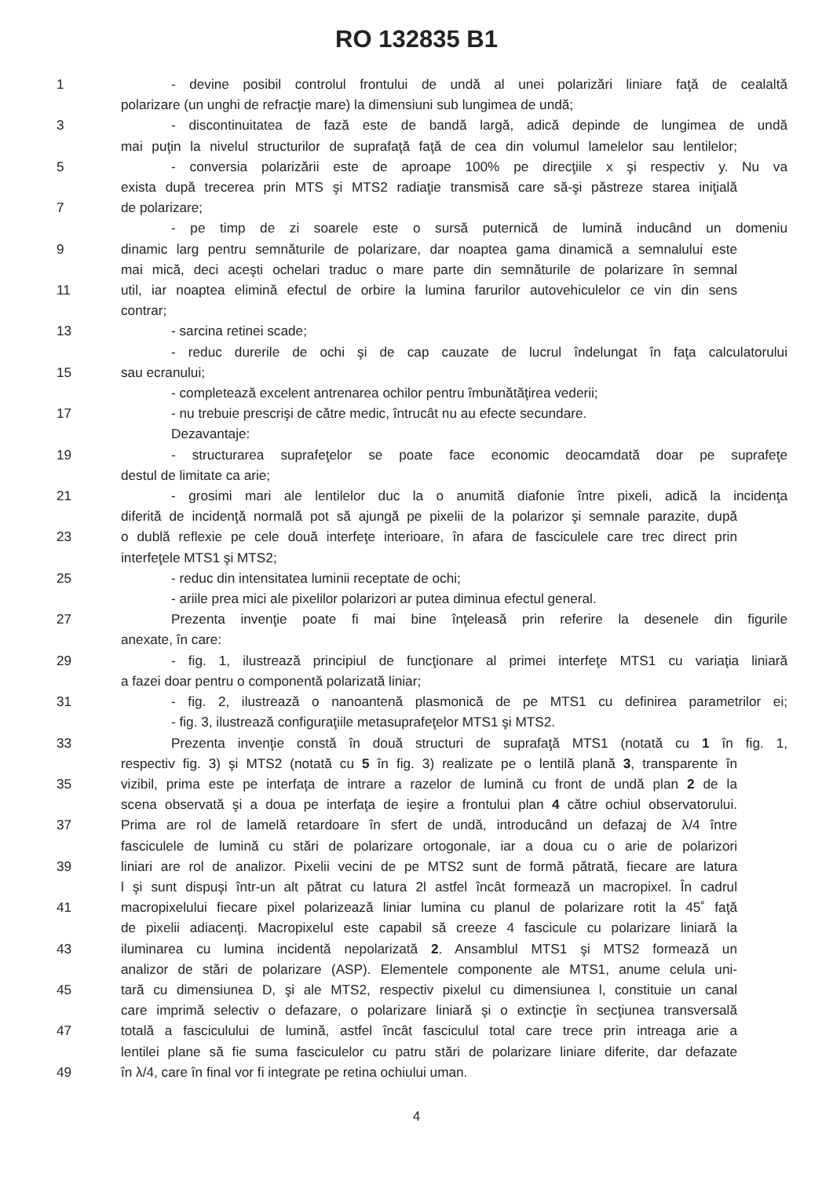RO 132835 B1
1 - devine posibil controlul frontului de undă al unei polarizări liniare faţă de cealaltă
polarizare (un unghi de refracţie mare) la dimensiuni sub lungimea de undă;
3 - discontinuitatea de fază este de bandă largă, adică depinde de lungimea de undă
mai puţin la nivelul structurilor de suprafaţă faţă de cea din volumul lamelelor sau lentilelor;
5 - conversia polarizării este de aproape 100% pe direcţiile x şi respectiv y. Nu va
exista după trecerea prin MTS şi MTS2 radiaţie transmisă care să-şi păstreze starea iniţială
7 de polarizare;
- pe timp de zi soarele este o sursă puternică de lumină inducând un domeniu
9 dinamic larg pentru semnăturile de polarizare, dar noaptea gama dinamică a semnalului este
mai mică, deci aceşti ochelari traduc o mare parte din semnăturile de polarizare în semnal
11 util, iar noaptea elimină efectul de orbire la lumina farurilor autovehiculelor ce vin din sens
contrar;
13 - sarcina retinei scade;
- reduc durerile de ochi şi de cap cauzate de lucrul îndelungat în faţa calculatorului
15 sau ecranului;
- completează excelent antrenarea ochilor pentru îmbunătăţirea vederii;
17 - nu trebuie prescrişi de către medic, întrucât nu au efecte secundare.
Dezavantaje:
19 - structurarea suprafeţelor se poate face economic deocamdată doar pe suprafeţe
destul de limitate ca arie;
21 - grosimi mari ale lentilelor duc la o anumită diafonie între pixeli, adică la incidenţa
diferită de incidenţă normală pot să ajungă pe pixelii de la polarizor şi semnale parazite, după
23 o dublă reflexie pe cele două interfeţe interioare, în afara de fasciculele care trec direct prin
interfeţele MTS1 şi MTS2;
25 - reduc din intensitatea luminii receptate de ochi;
- ariile prea mici ale pixelilor polarizori ar putea diminua efectul general.
27 Prezenta invenţie poate fi mai bine înţeleasă prin referire la desenele din figurile
anexate, în care:
29 - fig. 1, ilustrează principiul de funcţionare al primei interfeţe MTS1 cu variaţia liniară
a fazei doar pentru o componentă polarizată liniar;
31 - fig. 2, ilustrează o nanoantenă plasmonică de pe MTS1 cu definirea parametrilor ei;
- fig. 3, ilustrează configuraţiile metasuprafeţelor MTS1 şi MTS2.
33 Prezenta invenţie constă în două structuri de suprafaţă MTS1 (notată cu 1 în fig. 1,
respectiv fig. 3) şi MTS2 (notată cu 5 în fig. 3) realizate pe o lentilă plană 3, transparente în
35 vizibil, prima este pe interfaţa de intrare a razelor de lumină cu front de undă plan 2 de la
scena observată şi a doua pe interfaţa de ieşire a frontului plan 4 către ochiul observatorului.
37 Prima are rol de lamelă retardoare în sfert de undă, introducând un defazaj de λ/4 între
fasciculele de lumină cu stări de polarizare ortogonale, iar a doua cu o arie de polarizori
39 liniari are rol de analizor. Pixelii vecini de pe MTS2 sunt de formă pătrată, fiecare are latura
l şi sunt dispuşi într-un alt pătrat cu latura 2l astfel încât formează un macropixel. În cadrul
41 macropixelului fiecare pixel polarizează liniar lumina cu planul de polarizare rotit la 45˚ faţă
de pixelii adiacenţi. Macropixelul este capabil să creeze 4 fascicule cu polarizare liniară la
43 iluminarea cu lumina incidentă nepolarizată 2. Ansamblul MTS1 şi MTS2 formează un
analizor de stări de polarizare (ASP). Elementele componente ale MTS1, anume celula uni-
45 tară cu dimensiunea D, şi ale MTS2, respectiv pixelul cu dimensiunea l, constituie un canal
care imprimă selectiv o defazare, o polarizare liniară şi o extincţie în secţiunea transversală
47 totală a fasciculului de lumină, astfel încât fasciculul total care trece prin intreaga arie a
lentilei plane să fie suma fasciculelor cu patru stări de polarizare liniare diferite, dar defazate
49 în λ/4, care în final vor fi integrate pe retina ochiului uman.
4